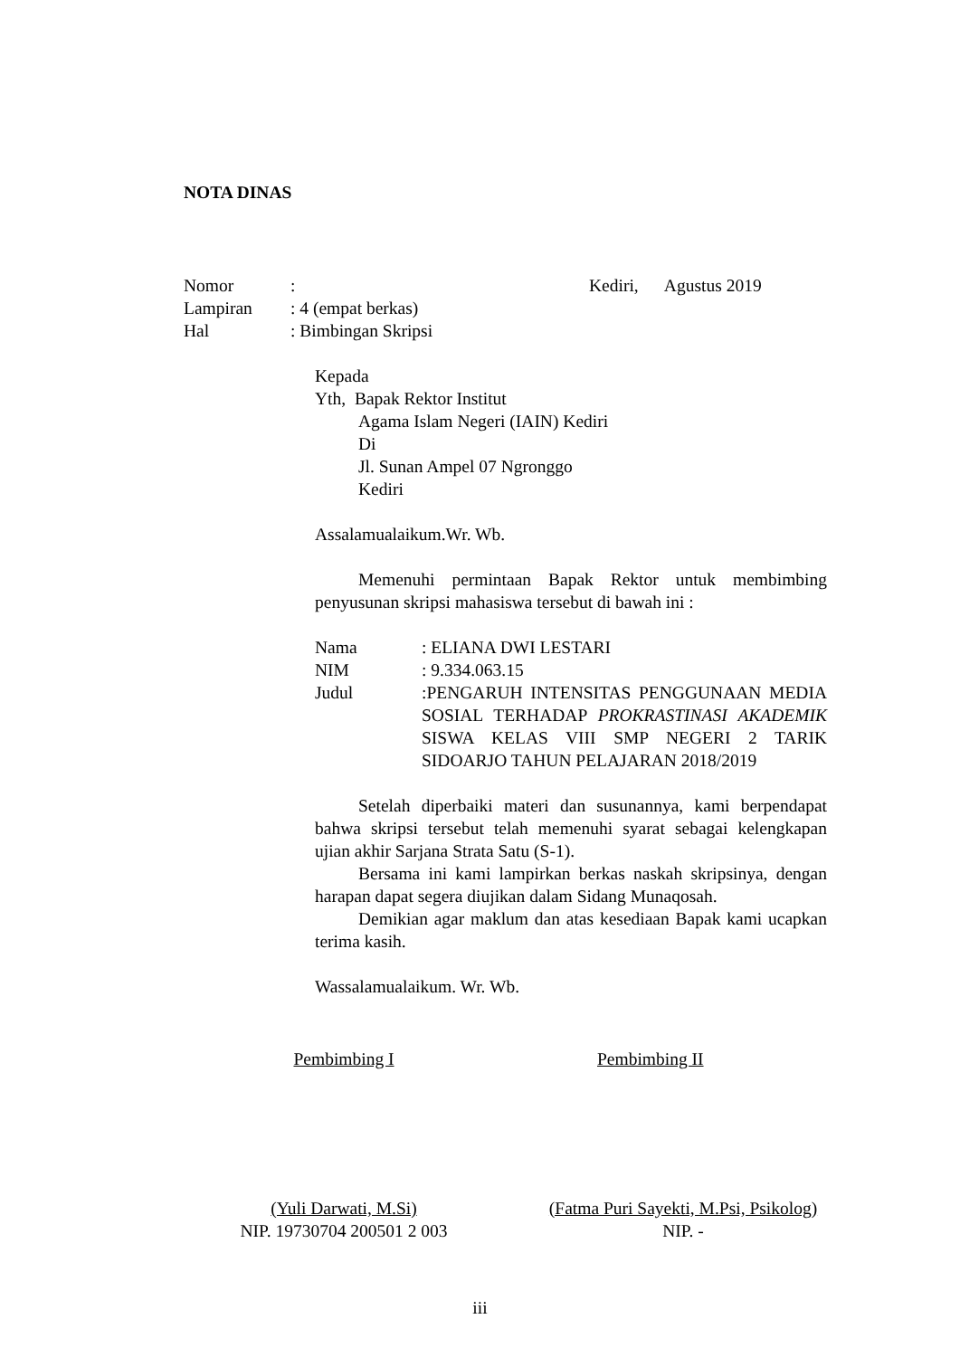NOTA DINAS
Nomor: Kediri, Agustus 2019
Lampiran: 4 (empat berkas)
Hal: Bimbingan Skripsi
Kepada
Yth, Bapak Rektor Institut
Agama Islam Negeri (IAIN) Kediri
Di
Jl. Sunan Ampel 07 Ngronggo
Kediri
Assalamualaikum.Wr. Wb.
Memenuhi permintaan Bapak Rektor untuk membimbing penyusunan skripsi mahasiswa tersebut di bawah ini :
Nama: ELIANA DWI LESTARI
NIM: 9.334.063.15
Judul :PENGARUH INTENSITAS PENGGUNAAN MEDIA SOSIAL TERHADAP PROKRASTINASI AKADEMIK SISWA KELAS VIII SMP NEGERI 2 TARIK SIDOARJO TAHUN PELAJARAN 2018/2019
Setelah diperbaiki materi dan susunannya, kami berpendapat bahwa skripsi tersebut telah memenuhi syarat sebagai kelengkapan ujian akhir Sarjana Strata Satu (S-1).
Bersama ini kami lampirkan berkas naskah skripsinya, dengan harapan dapat segera diujikan dalam Sidang Munaqosah.
Demikian agar maklum dan atas kesediaan Bapak kami ucapkan terima kasih.
Wassalamualaikum. Wr. Wb.
Pembimbing I
Pembimbing II
(Yuli Darwati, M.Si)
NIP. 19730704 200501 2 003
(Fatma Puri Sayekti, M.Psi, Psikolog)
NIP. -
iii